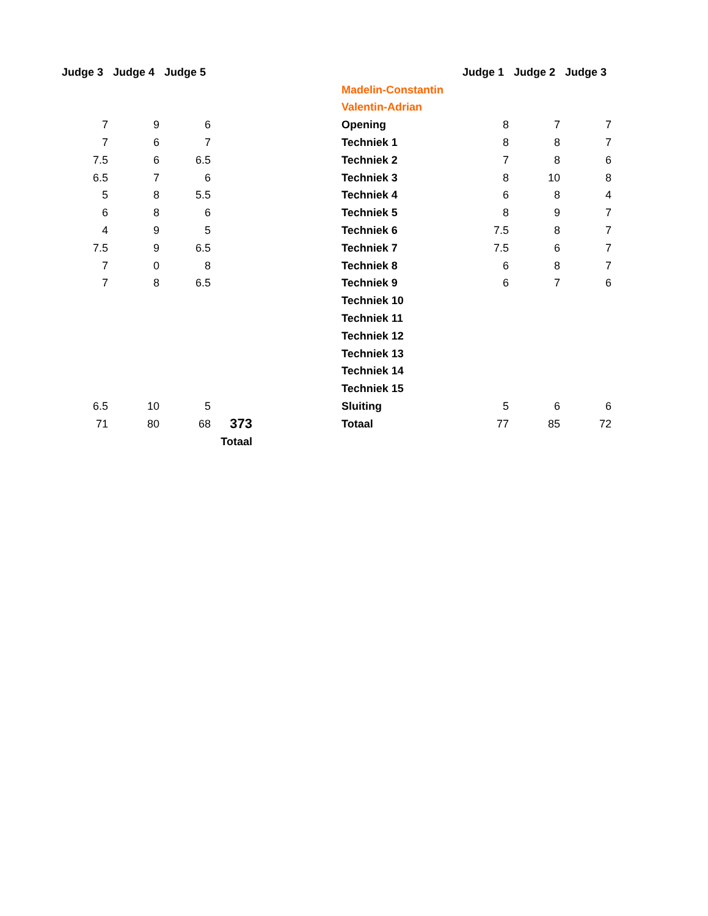| Judge 3 | Judge 4 | Judge 5 | | | | Judge 1 | Judge 2 | Judge 3 |
| | | | | | Madelin-Constantin | | | |
| | | | | | Valentin-Adrian | | | |
| 7 | 9 | 6 | | | Opening | 8 | 7 | 7 |
| 7 | 6 | 7 | | | Techniek 1 | 8 | 8 | 7 |
| 7.5 | 6 | 6.5 | | | Techniek 2 | 7 | 8 | 6 |
| 6.5 | 7 | 6 | | | Techniek 3 | 8 | 10 | 8 |
| 5 | 8 | 5.5 | | | Techniek 4 | 6 | 8 | 4 |
| 6 | 8 | 6 | | | Techniek 5 | 8 | 9 | 7 |
| 4 | 9 | 5 | | | Techniek 6 | 7.5 | 8 | 7 |
| 7.5 | 9 | 6.5 | | | Techniek 7 | 7.5 | 6 | 7 |
| 7 | 0 | 8 | | | Techniek 8 | 6 | 8 | 7 |
| 7 | 8 | 6.5 | | | Techniek 9 | 6 | 7 | 6 |
| | | | | | Techniek 10 | | | |
| | | | | | Techniek 11 | | | |
| | | | | | Techniek 12 | | | |
| | | | | | Techniek 13 | | | |
| | | | | | Techniek 14 | | | |
| | | | | | Techniek 15 | | | |
| 6.5 | 10 | 5 | | | Sluiting | 5 | 6 | 6 |
| 71 | 80 | 68 | 373 | | Totaal | 77 | 85 | 72 |
| | | | Totaal | | | | | |